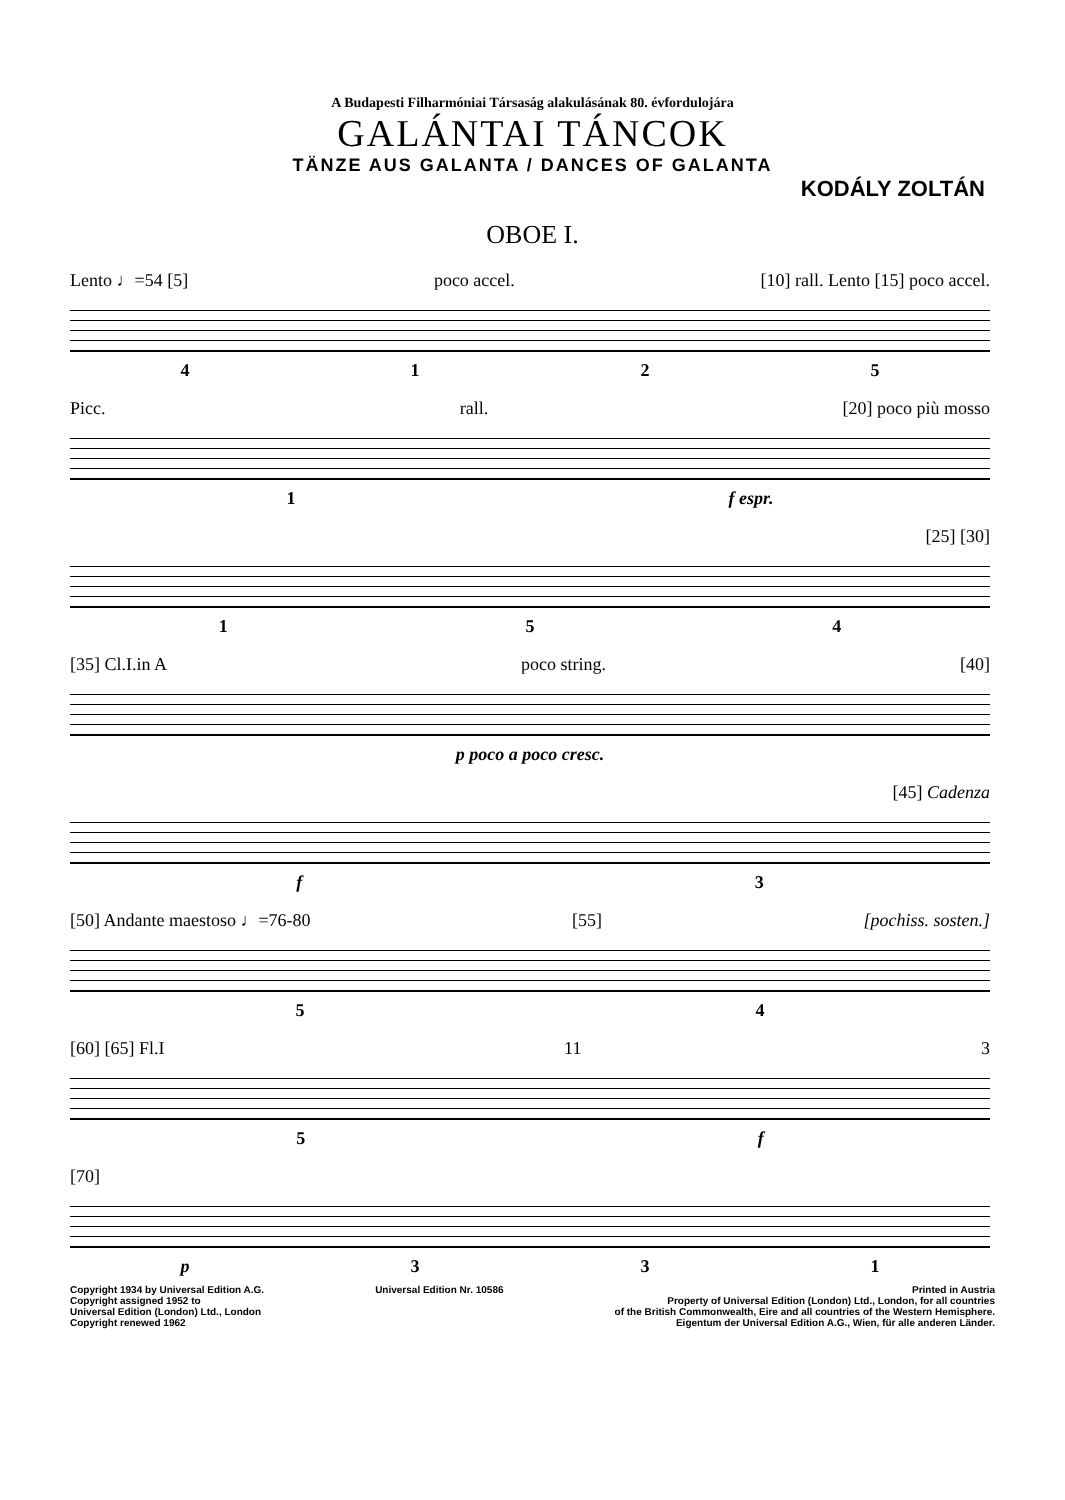A Budapesti Filharmóniai Társaság alakulásának 80. évfordulojára
GALÁNTAI TÁNCOK
TÄNZE AUS GALANTA / DANCES OF GALANTA
KODÁLY ZOLTÁN
OBOE I.
Lento ♩=54 [5] poco accel. [10] rall. Lento [15] poco accel.
4125
Picc. rall. [20] poco più mosso
1 f espr.
[25] [30]
154
[35] Cl.I.in A poco string. [40]
p poco a poco cresc.
[45] Cadenza
f 3
[50] Andante maestoso ♩=76-80 [55] [pochiss. sosten.]
54
[60] [65] Fl.I 11 3
5 f
[70]
p 331
Copyright 1934 by Universal Edition A.G.
Copyright assigned 1952 to
Universal Edition (London) Ltd., London
Copyright renewed 1962
Universal Edition Nr. 10586 Printed in Austria
Property of Universal Edition (London) Ltd., London, for all countries
of the British Commonwealth, Eire and all countries of the Western Hemisphere.
Eigentum der Universal Edition A.G., Wien, für alle anderen Länder.